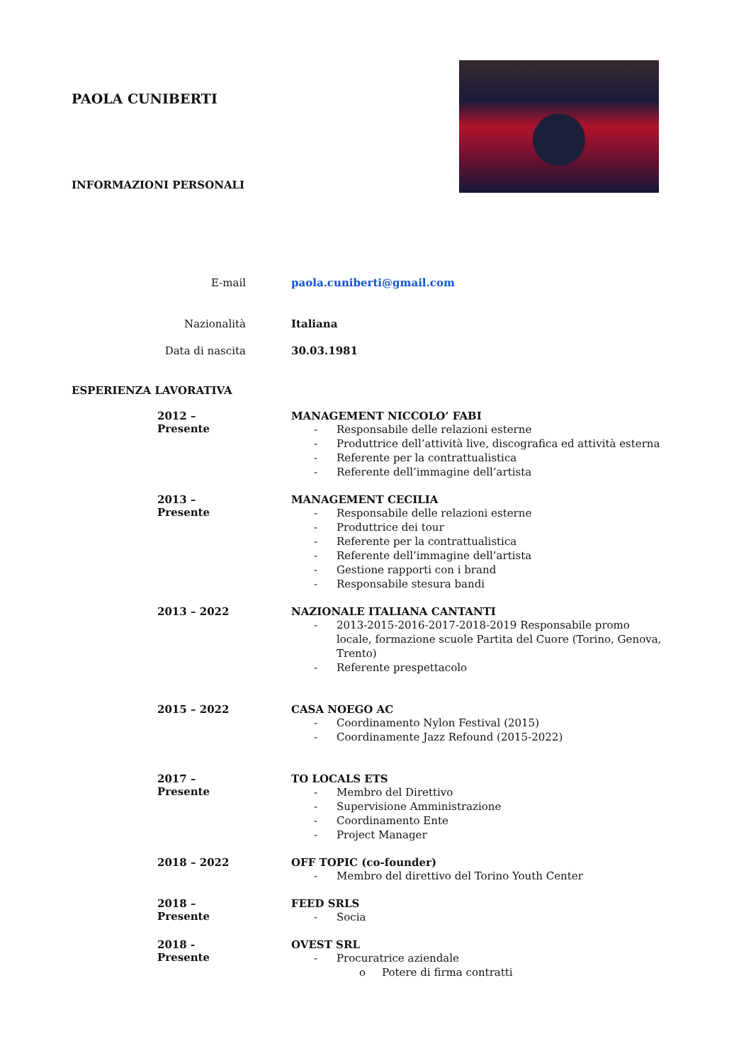PAOLA CUNIBERTI
INFORMAZIONI PERSONALI
E-mail paola.cuniberti@gmail.com
Nazionalità Italiana
Data di nascita 30.03.1981
ESPERIENZA LAVORATIVA
2012 – Presente MANAGEMENT NICCOLO’ FABI
- Responsabile delle relazioni esterne
- Produttrice dell’attività live, discografica ed attività esterna
- Referente per la contrattualistica
- Referente dell’immagine dell’artista
2013 – Presente MANAGEMENT CECILIA
- Responsabile delle relazioni esterne
- Produttrice dei tour
- Referente per la contrattualistica
- Referente dell’immagine dell’artista
- Gestione rapporti con i brand
- Responsabile stesura bandi
2013 – 2022 NAZIONALE ITALIANA CANTANTI
- 2013-2015-2016-2017-2018-2019 Responsabile promo locale, formazione scuole Partita del Cuore (Torino, Genova, Trento)
- Referente prespettacolo
2015 – 2022 CASA NOEGO AC
- Coordinamento Nylon Festival (2015)
- Coordinamente Jazz Refound (2015-2022)
2017 – Presente TO LOCALS ETS
- Membro del Direttivo
- Supervisione Amministrazione
- Coordinamento Ente
- Project Manager
2018 – 2022 OFF TOPIC (co-founder)
- Membro del direttivo del Torino Youth Center
2018 – Presente FEED SRLS
- Socia
2018 - Presente OVEST SRL
- Procuratrice aziendale
o Potere di firma contratti